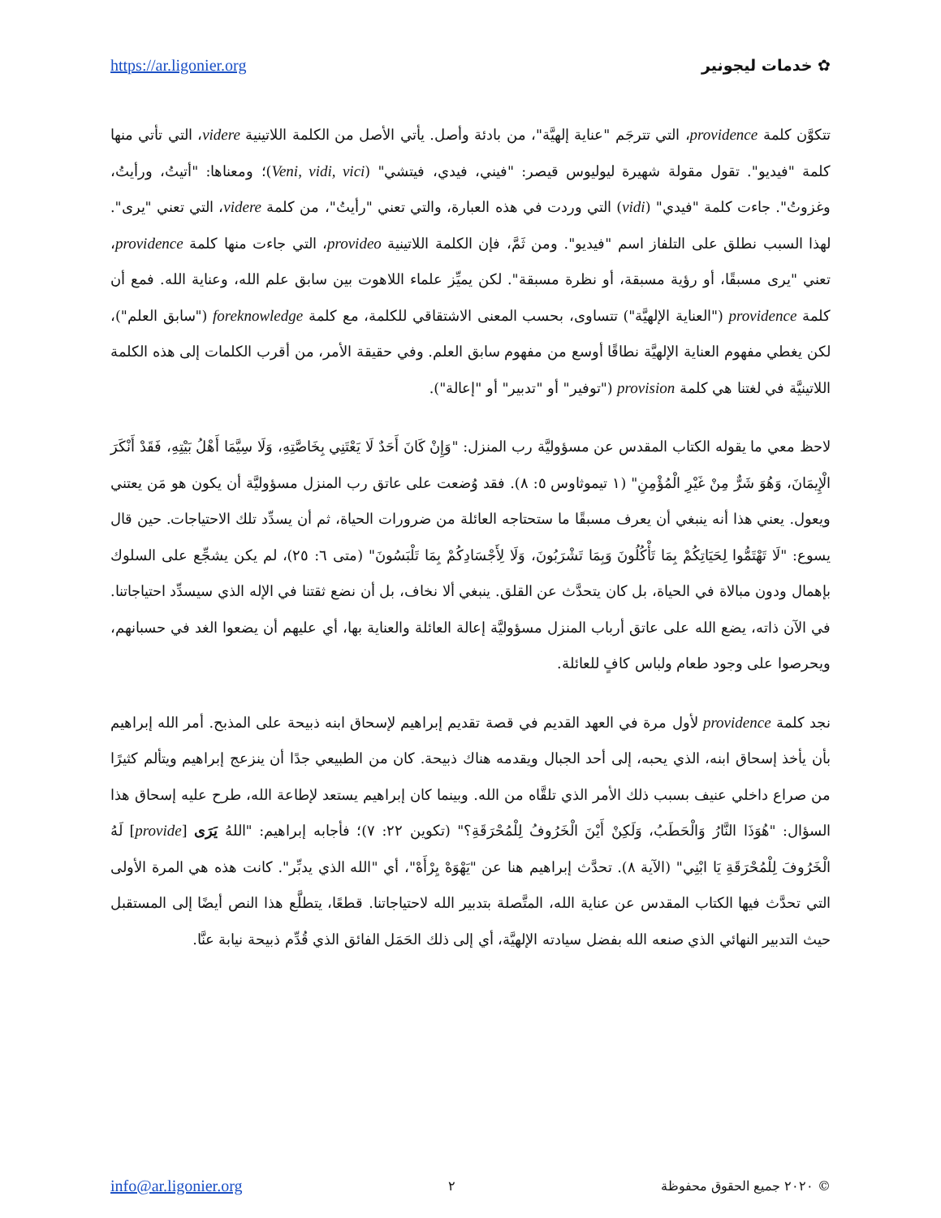https://ar.ligonier.org ✿ خدمات ليجونير
تتكوَّن كلمة providence، التي تترجَم "عناية إلهيَّة"، من بادئة وأصل. يأتي الأصل من الكلمة اللاتينية videre، التي تأتي منها كلمة "فيديو". تقول مقولة شهيرة ليوليوس قيصر: "فيني، فيدي، فيتشي" (Veni, vidi, vici)؛ ومعناها: "أتيتُ، ورأيتُ، وغزوتُ". جاءت كلمة "فيدي" (vidi) التي وردت في هذه العبارة، والتي تعني "رأيتُ"، من كلمة videre، التي تعني "يرى". لهذا السبب نطلق على التلفاز اسم "فيديو". ومن ثَمَّ، فإن الكلمة اللاتينية provideo، التي جاءت منها كلمة providence، تعني "يرى مسبقًا، أو رؤية مسبقة، أو نظرة مسبقة". لكن يميِّز علماء اللاهوت بين سابق علم الله، وعناية الله. فمع أن كلمة providence ("العناية الإلهيَّة") تتساوى، بحسب المعنى الاشتقاقي للكلمة، مع كلمة foreknowledge ("سابق العلم")، لكن يغطي مفهوم العناية الإلهيَّة نطاقًا أوسع من مفهوم سابق العلم. وفي حقيقة الأمر، من أقرب الكلمات إلى هذه الكلمة اللاتينيَّة في لغتنا هي كلمة provision ("توفير" أو "تدبير" أو "إعالة").
لاحظ معي ما يقوله الكتاب المقدس عن مسؤوليَّة رب المنزل: "وَإِنْ كَانَ أَحَدٌ لَا يَعْتَنِي بِخَاصَّتِهِ، وَلَا سِيَّمَا أَهْلُ بَيْتِهِ، فَقَدْ أَنْكَرَ الْإِيمَانَ، وَهُوَ شَرٌّ مِنْ غَيْرِ الْمُؤْمِنِ" (١ تيموثاوس ٥: ٨). فقد وُضعت على عاتق رب المنزل مسؤوليَّة أن يكون هو مَن يعتني ويعول. يعني هذا أنه ينبغي أن يعرف مسبقًا ما ستحتاجه العائلة من ضرورات الحياة، ثم أن يسدِّد تلك الاحتياجات. حين قال يسوع: "لَا تَهْتَمُّوا لِحَيَاتِكُمْ بِمَا تَأْكُلُونَ وَبِمَا تَشْرَبُونَ، وَلَا لِأَجْسَادِكُمْ بِمَا تَلْبَسُونَ" (متى ٦: ٢٥)، لم يكن يشجِّع على السلوك بإهمال ودون مبالاة في الحياة، بل كان يتحدَّث عن القلق. ينبغي ألا نخاف، بل أن نضع ثقتنا في الإله الذي سيسدِّد احتياجاتنا. في الآن ذاته، يضع الله على عاتق أرباب المنزل مسؤوليَّة إعالة العائلة والعناية بها، أي عليهم أن يضعوا الغد في حسبانهم، ويحرصوا على وجود طعام ولباس كافٍ للعائلة.
نجد كلمة providence لأول مرة في العهد القديم في قصة تقديم إبراهيم لإسحاق ابنه ذبيحة على المذبح. أمر الله إبراهيم بأن يأخذ إسحاق ابنه، الذي يحبه، إلى أحد الجبال ويقدمه هناك ذبيحة. كان من الطبيعي جدًا أن ينزعج إبراهيم ويتألم كثيرًا من صراع داخلي عنيف بسبب ذلك الأمر الذي تلقَّاه من الله. وبينما كان إبراهيم يستعد لإطاعة الله، طرح عليه إسحاق هذا السؤال: "هُوَذَا النَّارُ وَالْحَطَبُ، وَلَكِنْ أَيْنَ الْخَرُوفُ لِلْمُحْرَقَةِ؟" (تكوين ٢٢: ٧)؛ فأجابه إبراهيم: "اللهُ يَرَى [provide] لَهُ الْخَرُوفَ لِلْمُحْرَقَةِ يَا ابْنِي" (الآية ٨). تحدَّث إبراهيم هنا عن "يَهْوَهْ يِرْأَهْ"، أي "الله الذي يدبِّر". كانت هذه هي المرة الأولى التي تحدَّث فيها الكتاب المقدس عن عناية الله، المتَّصلة بتدبير الله لاحتياجاتنا. قطعًا، يتطلَّع هذا النص أيضًا إلى المستقبل حيث التدبير النهائي الذي صنعه الله بفضل سيادته الإلهيَّة، أي إلى ذلك الحَمَل الفائق الذي قُدِّم ذبيحة نيابة عنَّا.
info@ar.ligonier.org ٢ © ٢٠٢٠ جميع الحقوق محفوظة